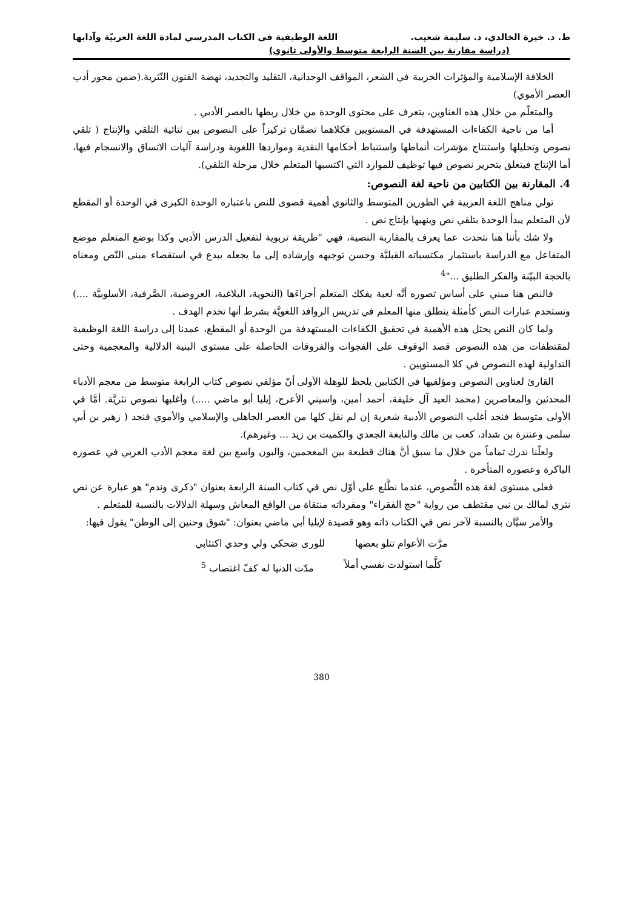ط. د. خيرة الخالدي، د. سليمة شعيب. اللغة الوظيفية في الكتاب المدرسي لمادة اللغة العربيّة وآدابها
(دراسة مقارنة بين السنة الرابعة متوسط والأولى ثانوي)
الخلافة الإسلامية والمؤثرات الحزبية في الشعر، المواقف الوجدانية، التقليد والتجديد، نهضة الفنون النّثرية.(ضمن محور أدب العصر الأموي)
والمتعلّم من خلال هذه العناوين، يتعرف على محتوى الوحدة من خلال ربطها بالعصر الأدبي .
أما من ناحية الكفاءات المستهدفة في المستويين فكلاهما تضمَّان تركيزاً على النصوص بين ثنائية التلقي والإنتاج ( تلقي نصوص وتحليلها واستنتاج مؤشرات أنماطها واستنباط أحكامها النقدية ومواردها اللغوية ودراسة آليات الاتساق والانسجام فيها، أما الإنتاج فيتعلق بتحرير نصوص فيها توظيف للموارد التي اكتسبها المتعلم خلال مرحلة التلقي).
4. المقارنة بين الكتابين من ناحية لغة النصوص:
تولي مناهج اللغة العربية في الطورين المتوسط والثانوي أهمية قصوى للنص باعتباره الوحدة الكبرى في الوحدة أو المقطع لأن المتعلم يبدأ الوحدة بتلقي نص وينهيها بإنتاج نص .
ولا شك بأننا هنا نتحدث عما يعرف بالمقاربة النصية، فهي "طريقة تربوية لتفعيل الدرس الأدبي وكذا بوضع المتعلم موضع المتفاعل مع الدراسة باستثمار مكتسباته القبليَّة وحسن توجيهه وإرشاده إلى ما يجعله يبدع في استقصاء مبنى النّص ومعناه بالحجة البيّنة والفكر الطليق ..."<sup>4</sup>
فالنص هنا مبني على أساس تصوره أنَّه لعبة يفكك المتعلم أجزاءَها (النحوية، البلاغية، العروضية، الصَّرفية، الأسلوبيَّة ....) وتستخدم عبارات النص كأمثلة ينطلق منها المعلم في تدريس الروافد اللغويَّة بشرط أنها تخدم الهدف .
ولما كان النص يحتل هذه الأهمية في تحقيق الكفاءات المستهدفة من الوحدة أو المقطع، عمدنا إلى دراسة اللغة الوظيفية لمقتطفات من هذه النصوص قصد الوقوف على الفجوات والفروقات الحاصلة على مستوى البنية الدلالية والمعجمية وحتى التداولية لهذه النصوص في كلا المستويين .
القارئ لعناوين النصوص ومؤلفيها في الكتابين يلحظ للوهلة الأولى أنّ مؤلفي نصوص كتاب الرابعة متوسط من معجم الأدباء المحدثين والمعاصرين (محمد العيد آل خليفة، أحمد أمين، واسيني الأعرج، إيليا أبو ماضي .....) وأغلبها نصوص نثريَّة. أمَّا في الأولى متوسط فنجد أغلب النصوص الأدبية شعرية إن لم نقل كلها من العصر الجاهلي والإسلامي والأموي فنجد ( زهير بن أبي سلمى وعنترة بن شداد، كعب بن مالك والنابغة الجعدي والكميت بن زيد ... وغيرهم).
ولعلّنا ندرك تماماً من خلال ما سبق أنَّ هناك قطيعة بين المعجمين، والبون واسع بين لغة معجم الأدب العربي في عصوره الباكرة وعصوره المتأخرة .
فعلى مستوى لغة هذه النُّصوص، عندما نطَّلع على أوّل نص في كتاب السنة الرابعة بعنوان "ذكرى وندم" هو عبارة عن نص نثري لمالك بن نبي مقتطف من رواية "حج الفقراء" ومفرداته منتقاة من الواقع المعاش وسهلة الدلالات بالنسبة للمتعلم .
والأمر سيَّان بالنسبة لآخر نص في الكتاب ذاته وهو قصيدة لإيليا أبي ماضي بعنوان: "شوق وحنين إلى الوطن" يقول فيها:
مرَّت الأعوام تتلو بعضها للورى ضحكي ولي وحدي اكتئابي
كلَّما استولدت نفسي أملاً مدّت الدنيا له كفّ اغتصاب <sup>5</sup>
380